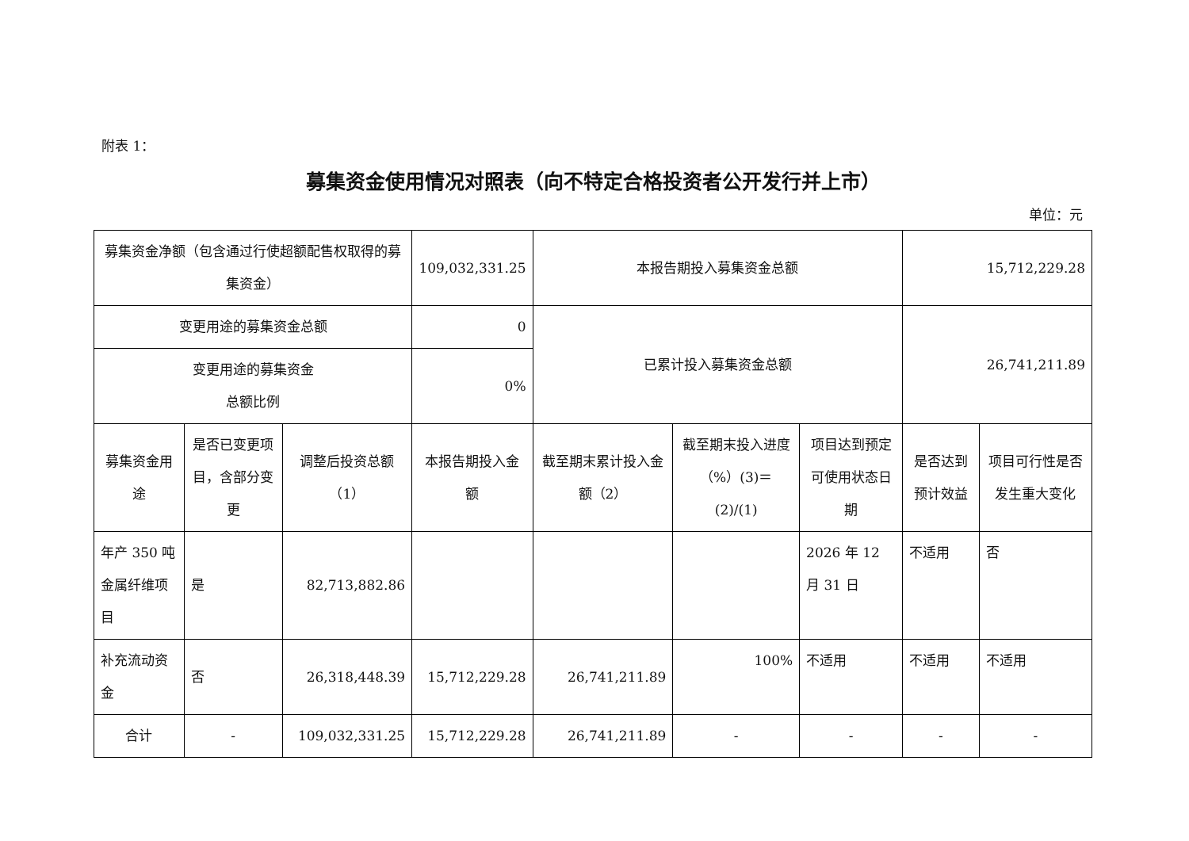附表 1：
募集资金使用情况对照表（向不特定合格投资者公开发行并上市）
单位：元
| 募集资金净额（包含通过行使超额配售权取得的募集资金） | | | 109,032,331.25 | 本报告期投入募集资金总额 | | | 15,712,229.28 | |
| 变更用途的募集资金总额 | | | 0 | 已累计投入募集资金总额 | | | 26,741,211.89 | |
| 变更用途的募集资金 总额比例 | | | 0% | | | | | |
| 募集资金用途 | 是否已变更项目，含部分变更 | 调整后投资总额（1） | 本报告期投入金额 | 截至期末累计投入金额（2） | 截至期末投入进度（%）(3)＝(2)/(1) | 项目达到预定可使用状态日期 | 是否达到预计效益 | 项目可行性是否发生重大变化 |
| 年产 350 吨金属纤维项目 | 是 | 82,713,882.86 | | | | 2026 年 12 月 31 日 | 不适用 | 否 |
| 补充流动资金 | 否 | 26,318,448.39 | 15,712,229.28 | 26,741,211.89 | 100% | 不适用 | 不适用 | 不适用 |
| 合计 | - | 109,032,331.25 | 15,712,229.28 | 26,741,211.89 | - | - | - | - |